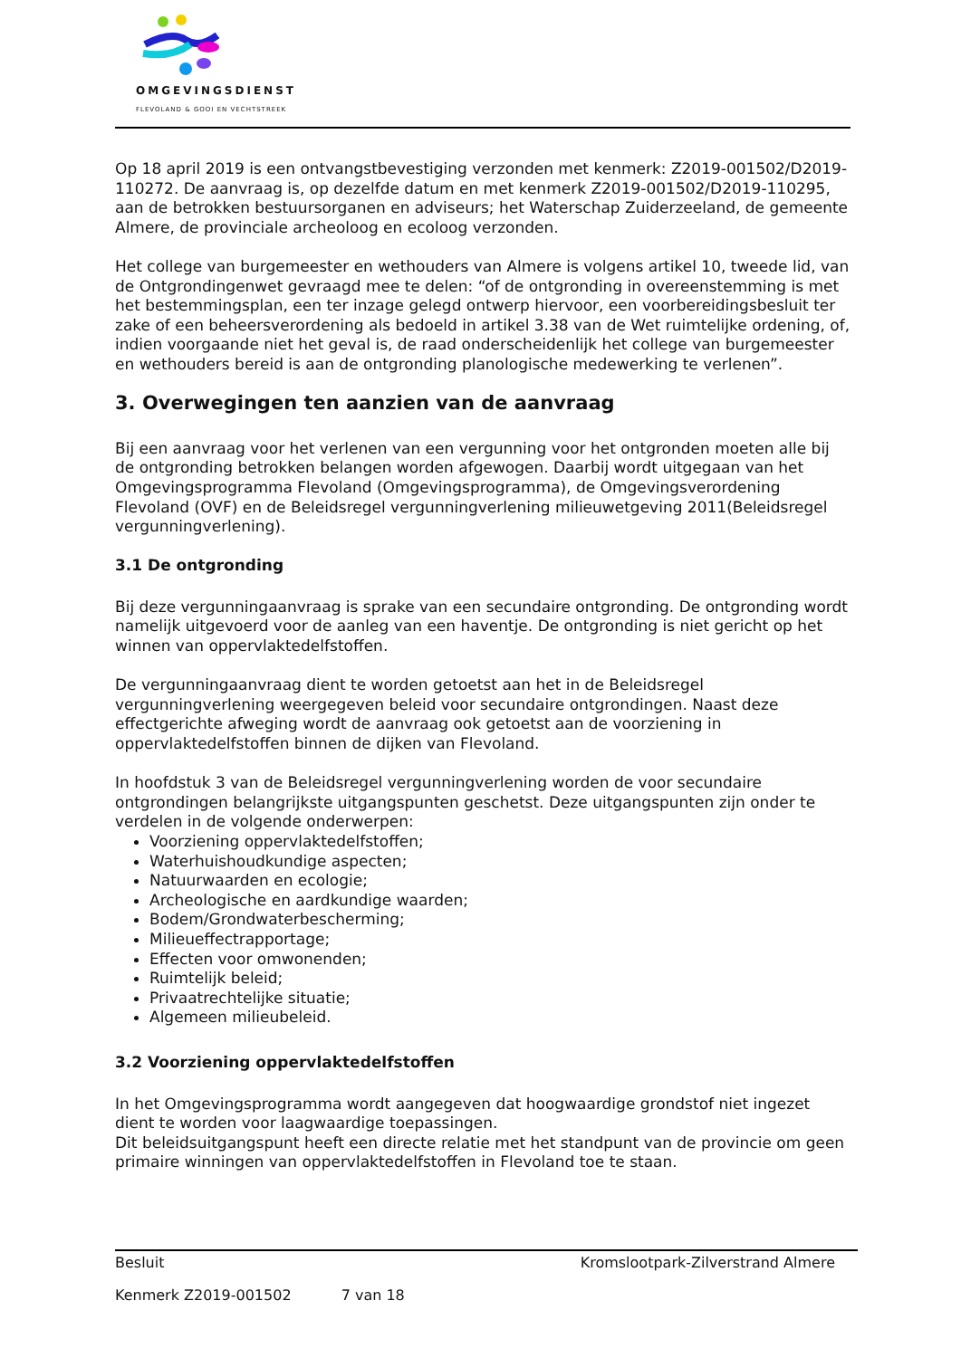OMGEVINGSDIENST
FLEVOLAND & GOOI EN VECHTSTREEK
Op 18 april 2019 is een ontvangstbevestiging verzonden met kenmerk: Z2019-001502/D2019-110272. De aanvraag is, op dezelfde datum en met kenmerk Z2019-001502/D2019-110295, aan de betrokken bestuursorganen en adviseurs; het Waterschap Zuiderzeeland, de gemeente Almere, de provinciale archeoloog en ecoloog verzonden.
Het college van burgemeester en wethouders van Almere is volgens artikel 10, tweede lid, van de Ontgrondingenwet gevraagd mee te delen: “of de ontgronding in overeenstemming is met het bestemmingsplan, een ter inzage gelegd ontwerp hiervoor, een voorbereidingsbesluit ter zake of een beheersverordening als bedoeld in artikel 3.38 van de Wet ruimtelijke ordening, of, indien voorgaande niet het geval is, de raad onderscheidenlijk het college van burgemeester en wethouders bereid is aan de ontgronding planologische medewerking te verlenen”.
3. Overwegingen ten aanzien van de aanvraag
Bij een aanvraag voor het verlenen van een vergunning voor het ontgronden moeten alle bij de ontgronding betrokken belangen worden afgewogen. Daarbij wordt uitgegaan van het Omgevingsprogramma Flevoland (Omgevingsprogramma), de Omgevingsverordening Flevoland (OVF) en de Beleidsregel vergunningverlening milieuwetgeving 2011(Beleidsregel vergunningverlening).
3.1 De ontgronding
Bij deze vergunningaanvraag is sprake van een secundaire ontgronding. De ontgronding wordt namelijk uitgevoerd voor de aanleg van een haventje. De ontgronding is niet gericht op het winnen van oppervlaktedelfstoffen.
De vergunningaanvraag dient te worden getoetst aan het in de Beleidsregel vergunningverlening weergegeven beleid voor secundaire ontgrondingen. Naast deze effectgerichte afweging wordt de aanvraag ook getoetst aan de voorziening in oppervlaktedelfstoffen binnen de dijken van Flevoland.
In hoofdstuk 3 van de Beleidsregel vergunningverlening worden de voor secundaire ontgrondingen belangrijkste uitgangspunten geschetst. Deze uitgangspunten zijn onder te verdelen in de volgende onderwerpen:
Voorziening oppervlaktedelfstoffen;
Waterhuishoudkundige aspecten;
Natuurwaarden en ecologie;
Archeologische en aardkundige waarden;
Bodem/Grondwaterbescherming;
Milieueffectrapportage;
Effecten voor omwonenden;
Ruimtelijk beleid;
Privaatrechtelijke situatie;
Algemeen milieubeleid.
3.2 Voorziening oppervlaktedelfstoffen
In het Omgevingsprogramma wordt aangegeven dat hoogwaardige grondstof niet ingezet dient te worden voor laagwaardige toepassingen.
Dit beleidsuitgangspunt heeft een directe relatie met het standpunt van de provincie om geen primaire winningen van oppervlaktedelfstoffen in Flevoland toe te staan.
Besluit Kromslootpark-Zilverstrand Almere
Kenmerk Z2019-001502 7 van 18